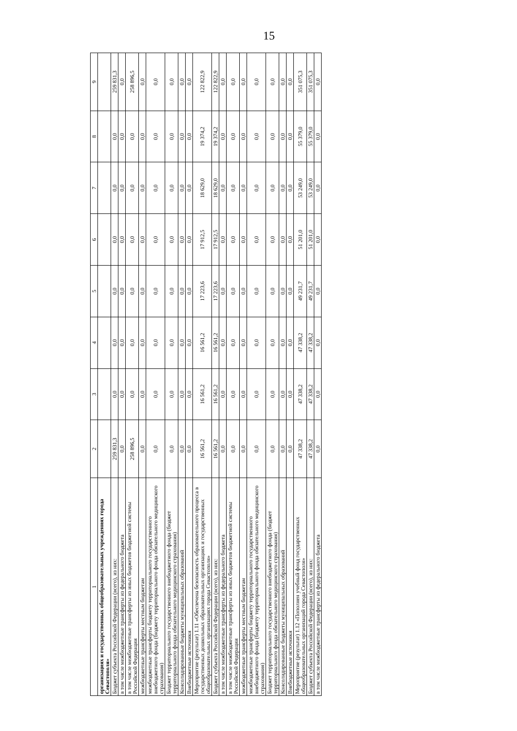15
| 1 | 2 | 3 | 4 | 5 | 6 | 7 | 8 | 9 |
| --- | --- | --- | --- | --- | --- | --- | --- | --- |
| организациях и государственных общеобразовательных учреждениях города Севастополя» | | | | | | | | |
| Бюджет субъекта Российской Федерации (всего), из них: | 259 831,3 | 0,0 | 0,0 | 0,0 | 0,0 | 0,0 | 0,0 | 259 831,3 |
| в том числе межбюджетные трансферты из федерального бюджета | 0,0 | 0,0 | 0,0 | 0,0 | 0,0 | 0,0 | 0,0 | 0,0 |
| в том числе межбюджетные трансферты из иных бюджетов бюджетной системы Российской Федерации | 258 896,5 | 0,0 | 0,0 | 0,0 | 0,0 | 0,0 | 0,0 | 258 896,5 |
| межбюджетные трансферты местным бюджетам | 0,0 | 0,0 | 0,0 | 0,0 | 0,0 | 0,0 | 0,0 | 0,0 |
| межбюджетные трансферты бюджету территориального государственного внебюджетного фонда (бюджету территориального фонда обязательного медицинского страхования) | 0,0 | 0,0 | 0,0 | 0,0 | 0,0 | 0,0 | 0,0 | 0,0 |
| Бюджет территориального государственного внебюджетного фонда (бюджет территориального фонда обязательного медицинского страхования) | 0,0 | 0,0 | 0,0 | 0,0 | 0,0 | 0,0 | 0,0 | 0,0 |
| Консолидированные бюджеты муниципальных образований | 0,0 | 0,0 | 0,0 | 0,0 | 0,0 | 0,0 | 0,0 | 0,0 |
| Внебюджетные источники | 0,0 | 0,0 | 0,0 | 0,0 | 0,0 | 0,0 | 0,0 | 0,0 |
| Мероприятие (результат) 1.11 «Обеспечена безопасность образовательного процесса в государственных дошкольных образовательных организациях и государственных общеобразовательных организациях города Севастополя» | 16 561,2 | 16 561,2 | 16 561,2 | 17 223,6 | 17 912,5 | 18 629,0 | 19 374,2 | 122 822,9 |
| Бюджет субъекта Российской Федерации (всего), из них: | 16 561,2 | 16 561,2 | 16 561,2 | 17 223,6 | 17 912,5 | 18 629,0 | 19 374,2 | 122 822,9 |
| в том числе межбюджетные трансферты из федерального бюджета | 0,0 | 0,0 | 0,0 | 0,0 | 0,0 | 0,0 | 0,0 | 0,0 |
| в том числе межбюджетные трансферты из иных бюджетов бюджетной системы Российской Федерации | 0,0 | 0,0 | 0,0 | 0,0 | 0,0 | 0,0 | 0,0 | 0,0 |
| межбюджетные трансферты местным бюджетам | 0,0 | 0,0 | 0,0 | 0,0 | 0,0 | 0,0 | 0,0 | 0,0 |
| межбюджетные трансферты бюджету территориального государственного внебюджетного фонда (бюджету территориального фонда обязательного медицинского страхования) | 0,0 | 0,0 | 0,0 | 0,0 | 0,0 | 0,0 | 0,0 | 0,0 |
| Бюджет территориального государственного внебюджетного фонда (бюджет территориального фонда обязательного медицинского страхования) | 0,0 | 0,0 | 0,0 | 0,0 | 0,0 | 0,0 | 0,0 | 0,0 |
| Консолидированные бюджеты муниципальных образований | 0,0 | 0,0 | 0,0 | 0,0 | 0,0 | 0,0 | 0,0 | 0,0 |
| Внебюджетные источники | 0,0 | 0,0 | 0,0 | 0,0 | 0,0 | 0,0 | 0,0 | 0,0 |
| Мероприятие (результат) 1.12 «Пополнен учебный фонд государственных общеобразовательных организаций города Севастополя» | 47 338,2 | 47 338,2 | 47 338,2 | 49 231,7 | 51 201,0 | 53 249,0 | 55 379,0 | 351 075,3 |
| Бюджет субъекта Российской Федерации (всего), из них: | 47 338,2 | 47 338,2 | 47 338,2 | 49 231,7 | 51 201,0 | 53 249,0 | 55 379,0 | 351 075,3 |
| в том числе межбюджетные трансферты из федерального бюджета | 0,0 | 0,0 | 0,0 | 0,0 | 0,0 | 0,0 | 0,0 | 0,0 |